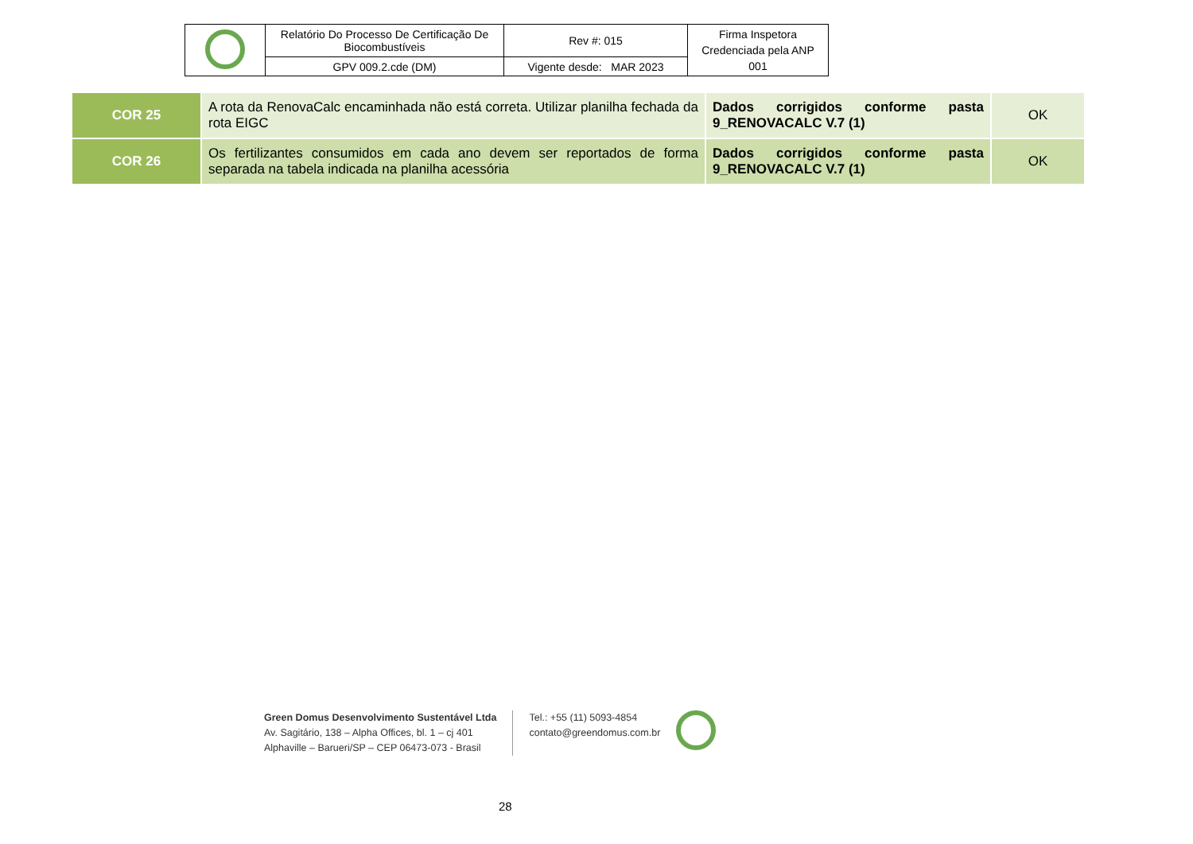| | Relatório Do Processo De Certificação De Biocombustíveis | Rev #: 015 | Firma Inspetora Credenciada pela ANP 001 |
| | GPV 009.2.cde (DM) | Vigente desde: MAR 2023 | |
| COR 25 | A rota da RenovaCalc encaminhada não está correta. Utilizar planilha fechada da rota EIGC | Dados corrigidos conforme pasta 9_RENOVACALC V.7 (1) | OK |
| COR 26 | Os fertilizantes consumidos em cada ano devem ser reportados de forma separada na tabela indicada na planilha acessória | Dados corrigidos conforme pasta 9_RENOVACALC V.7 (1) | OK |
Green Domus Desenvolvimento Sustentável Ltda
Av. Sagitário, 138 – Alpha Offices, bl. 1 – cj 401
Alphaville – Barueri/SP – CEP 06473-073 - Brasil
Tel.: +55 (11) 5093-4854
contato@greendomus.com.br
28